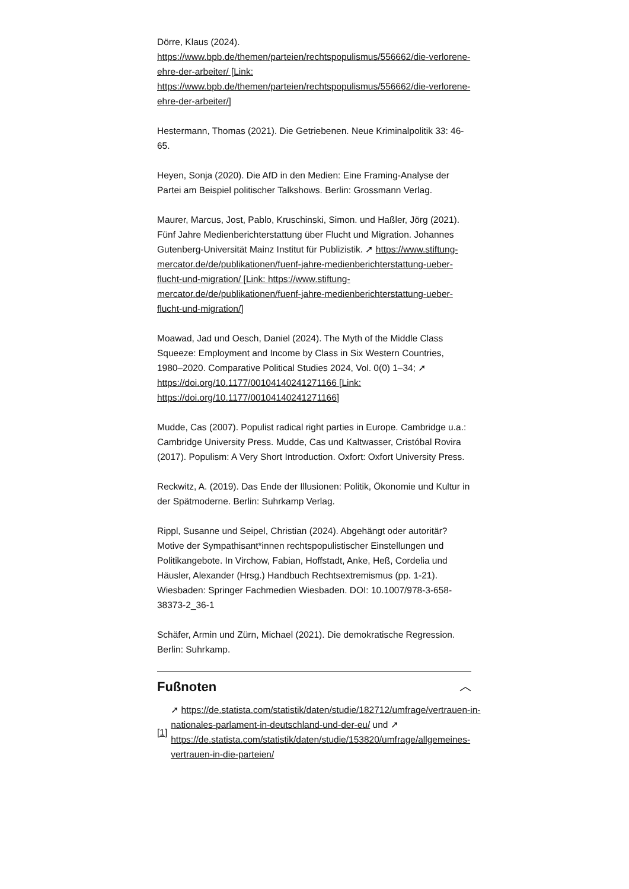Dörre, Klaus (2024). https://www.bpb.de/themen/parteien/rechtspopulismus/556662/die-verlorene-ehre-der-arbeiter/ [Link: https://www.bpb.de/themen/parteien/rechtspopulismus/556662/die-verlorene-ehre-der-arbeiter/]
Hestermann, Thomas (2021). Die Getriebenen. Neue Kriminalpolitik 33: 46-65.
Heyen, Sonja (2020). Die AfD in den Medien: Eine Framing-Analyse der Partei am Beispiel politischer Talkshows. Berlin: Grossmann Verlag.
Maurer, Marcus, Jost, Pablo, Kruschinski, Simon. und Haßler, Jörg (2021). Fünf Jahre Medienberichterstattung über Flucht und Migration. Johannes Gutenberg-Universität Mainz Institut für Publizistik. ➚ https://www.stiftung-mercator.de/de/publikationen/fuenf-jahre-medienberichterstattung-ueber-flucht-und-migration/ [Link: https://www.stiftung-mercator.de/de/publikationen/fuenf-jahre-medienberichterstattung-ueber-flucht-und-migration/]
Moawad, Jad und Oesch, Daniel (2024). The Myth of the Middle Class Squeeze: Employment and Income by Class in Six Western Countries, 1980–2020. Comparative Political Studies 2024, Vol. 0(0) 1–34; ➚ https://doi.org/10.1177/00104140241271166 [Link: https://doi.org/10.1177/00104140241271166]
Mudde, Cas (2007). Populist radical right parties in Europe. Cambridge u.a.: Cambridge University Press. Mudde, Cas und Kaltwasser, Cristóbal Rovira (2017). Populism: A Very Short Introduction. Oxfort: Oxfort University Press.
Reckwitz, A. (2019). Das Ende der Illusionen: Politik, Ökonomie und Kultur in der Spätmoderne. Berlin: Suhrkamp Verlag.
Rippl, Susanne und Seipel, Christian (2024). Abgehängt oder autoritär? Motive der Sympathisant*innen rechtspopulistischer Einstellungen und Politikangebote. In Virchow, Fabian, Hoffstadt, Anke, Heß, Cordelia und Häusler, Alexander (Hrsg.) Handbuch Rechtsextremismus (pp. 1-21). Wiesbaden: Springer Fachmedien Wiesbaden. DOI: 10.1007/978-3-658-38373-2_36-1
Schäfer, Armin und Zürn, Michael (2021). Die demokratische Regression. Berlin: Suhrkamp.
Fußnoten ︿
[1] ➚ https://de.statista.com/statistik/daten/studie/182712/umfrage/vertrauen-in-nationales-parlament-in-deutschland-und-der-eu/ und ➚ https://de.statista.com/statistik/daten/studie/153820/umfrage/allgemeines-vertrauen-in-die-parteien/